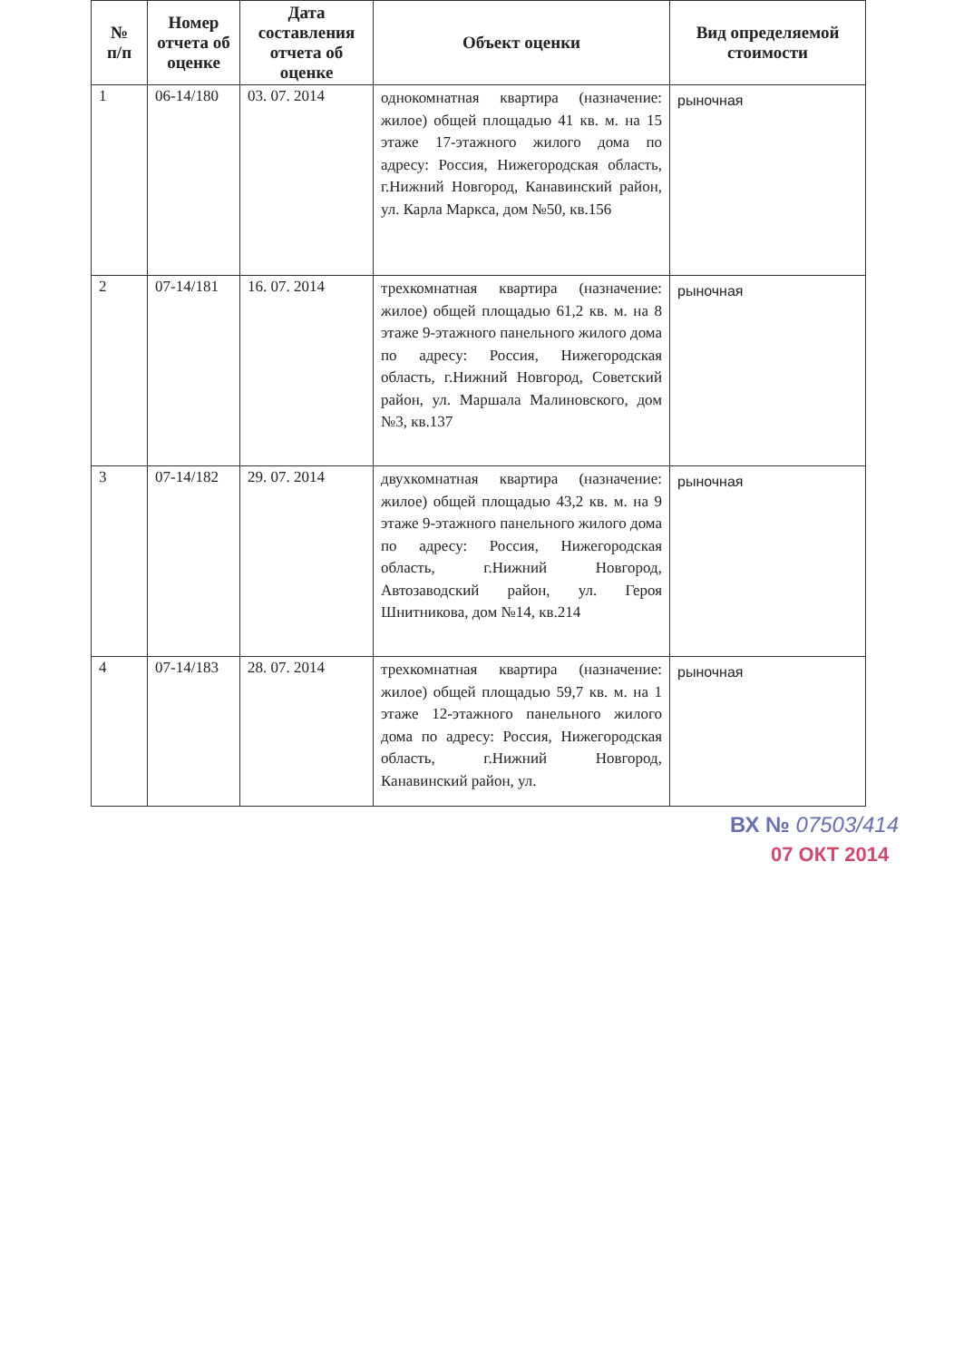| № п/п | Номер отчета об оценке | Дата составления отчета об оценке | Объект оценки | Вид определяемой стоимости |
| --- | --- | --- | --- | --- |
| 1 | 06-14/180 | 03. 07. 2014 | однокомнатная квартира (назначение: жилое) общей площадью 41 кв. м. на 15 этаже 17-этажного жилого дома по адресу: Россия, Нижегородская область, г.Нижний Новгород, Канавинский район, ул. Карла Маркса, дом №50, кв.156 | рыночная |
| 2 | 07-14/181 | 16. 07. 2014 | трехкомнатная квартира (назначение: жилое) общей площадью 61,2 кв. м. на 8 этаже 9-этажного панельного жилого дома по адресу: Россия, Нижегородская область, г.Нижний Новгород, Советский район, ул. Маршала Малиновского, дом №3, кв.137 | рыночная |
| 3 | 07-14/182 | 29. 07. 2014 | двухкомнатная квартира (назначение: жилое) общей площадью 43,2 кв. м. на 9 этаже 9-этажного панельного жилого дома по адресу: Россия, Нижегородская область, г.Нижний Новгород, Автозаводский район, ул. Героя Шнитникова, дом №14, кв.214 | рыночная |
| 4 | 07-14/183 | 28. 07. 2014 | трехкомнатная квартира (назначение: жилое) общей площадью 59,7 кв. м. на 1 этаже 12-этажного панельного жилого дома по адресу: Россия, Нижегородская область, г.Нижний Новгород, Канавинский район, ул. | рыночная |
ВХ № 07503/414
07 ОКТ 2014